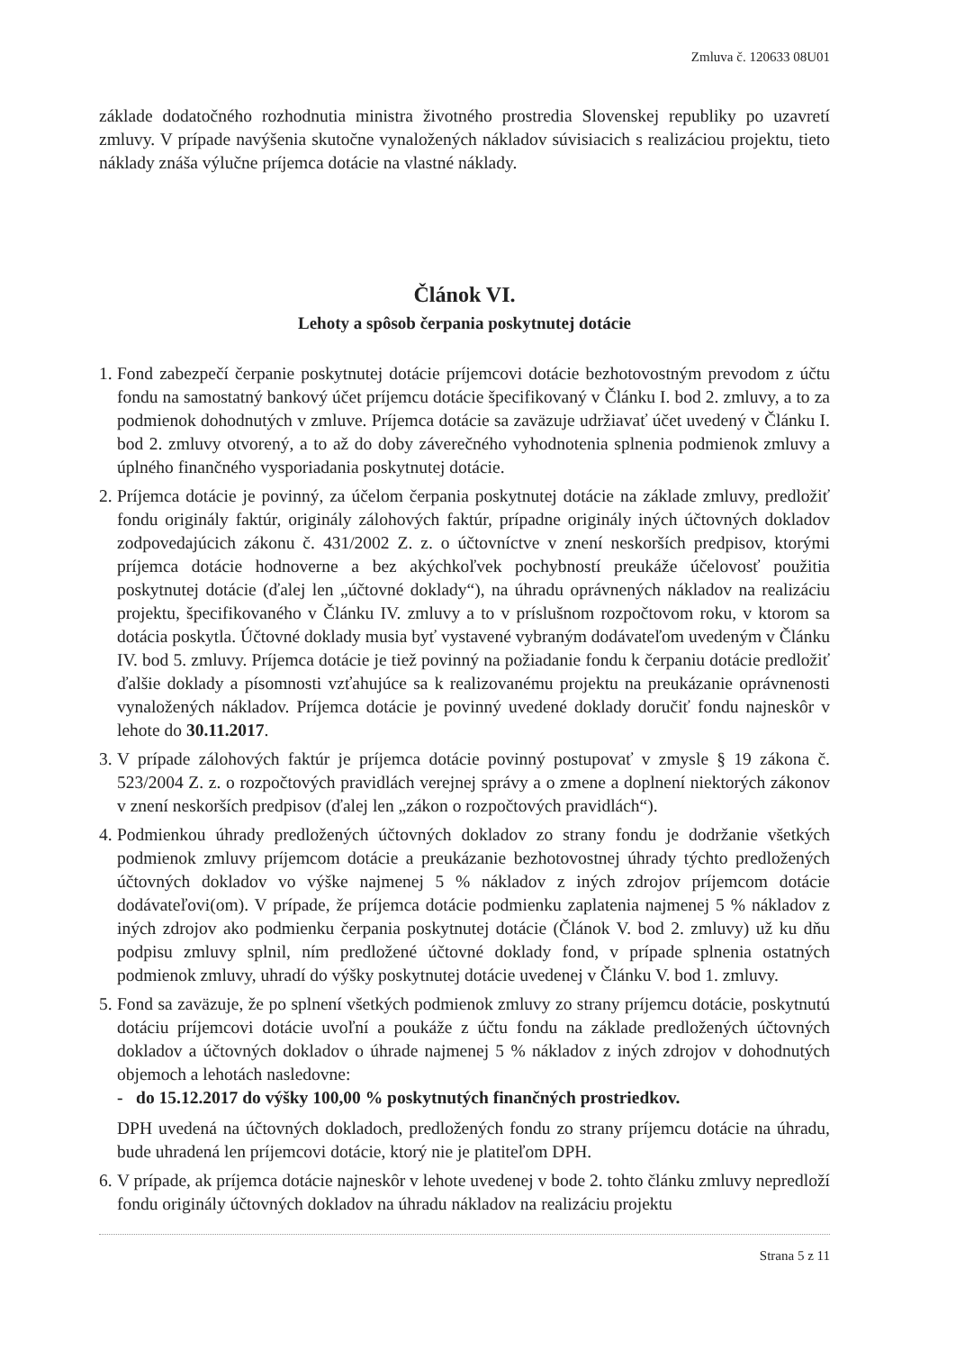Zmluva č. 120633 08U01
základe dodatočného rozhodnutia ministra životného prostredia Slovenskej republiky po uzavretí zmluvy. V prípade navýšenia skutočne vynaložených nákladov súvisiacich s realizáciou projektu, tieto náklady znáša výlučne príjemca dotácie na vlastné náklady.
Článok VI.
Lehoty a spôsob čerpania poskytnutej dotácie
1. Fond zabezpečí čerpanie poskytnutej dotácie príjemcovi dotácie bezhotovostným prevodom z účtu fondu na samostatný bankový účet príjemcu dotácie špecifikovaný v Článku I. bod 2. zmluvy, a to za podmienok dohodnutých v zmluve. Príjemca dotácie sa zaväzuje udržiavať účet uvedený v Článku I. bod 2. zmluvy otvorený, a to až do doby záverečného vyhodnotenia splnenia podmienok zmluvy a úplného finančného vysporiadania poskytnutej dotácie.
2. Príjemca dotácie je povinný, za účelom čerpania poskytnutej dotácie na základe zmluvy, predložiť fondu originály faktúr, originály zálohových faktúr, prípadne originály iných účtovných dokladov zodpovedajúcich zákonu č. 431/2002 Z. z. o účtovníctve v znení neskorších predpisov, ktorými príjemca dotácie hodnoverne a bez akýchkoľvek pochybností preukáže účelovosť použitia poskytnutej dotácie (ďalej len „účtovné doklady“), na úhradu oprávnených nákladov na realizáciu projektu, špecifikovaného v Článku IV. zmluvy a to v príslušnom rozpočtovom roku, v ktorom sa dotácia poskytla. Účtovné doklady musia byť vystavené vybraným dodávateľom uvedeným v Článku IV. bod 5. zmluvy. Príjemca dotácie je tiež povinný na požiadanie fondu k čerpaniu dotácie predložiť ďalšie doklady a písomnosti vzťahujúce sa k realizovanému projektu na preukázanie oprávnenosti vynaložených nákladov. Príjemca dotácie je povinný uvedené doklady doručiť fondu najneskôr v lehote do 30.11.2017.
3. V prípade zálohových faktúr je príjemca dotácie povinný postupovať v zmysle § 19 zákona č. 523/2004 Z. z. o rozpočtových pravidlách verejnej správy a o zmene a doplnení niektorých zákonov v znení neskorších predpisov (ďalej len „zákon o rozpočtových pravidlách“).
4. Podmienkou úhrady predložených účtovných dokladov zo strany fondu je dodržanie všetkých podmienok zmluvy príjemcom dotácie a preukázanie bezhotovostnej úhrady týchto predložených účtovných dokladov vo výške najmenej 5 % nákladov z iných zdrojov príjemcom dotácie dodávateľovi(om). V prípade, že príjemca dotácie podmienku zaplatenia najmenej 5 % nákladov z iných zdrojov ako podmienku čerpania poskytnutej dotácie (Článok V. bod 2. zmluvy) už ku dňu podpisu zmluvy splnil, ním predložené účtovné doklady fond, v prípade splnenia ostatných podmienok zmluvy, uhradí do výšky poskytnutej dotácie uvedenej v Článku V. bod 1. zmluvy.
5. Fond sa zaväzuje, že po splnení všetkých podmienok zmluvy zo strany príjemcu dotácie, poskytnutú dotáciu príjemcovi dotácie uvoľní a poukáže z účtu fondu na základe predložených účtovných dokladov a účtovných dokladov o úhrade najmenej 5 % nákladov z iných zdrojov v dohodnutých objemoch a lehotách nasledovne:
- do 15.12.2017 do výšky 100,00 % poskytnutých finančných prostriedkov.
DPH uvedená na účtovných dokladoch, predložených fondu zo strany príjemcu dotácie na úhradu, bude uhradená len príjemcovi dotácie, ktorý nie je platiteľom DPH.
6. V prípade, ak príjemca dotácie najneskôr v lehote uvedenej v bode 2. tohto článku zmluvy nepredloží fondu originály účtovných dokladov na úhradu nákladov na realizáciu projektu
Strana 5 z 11